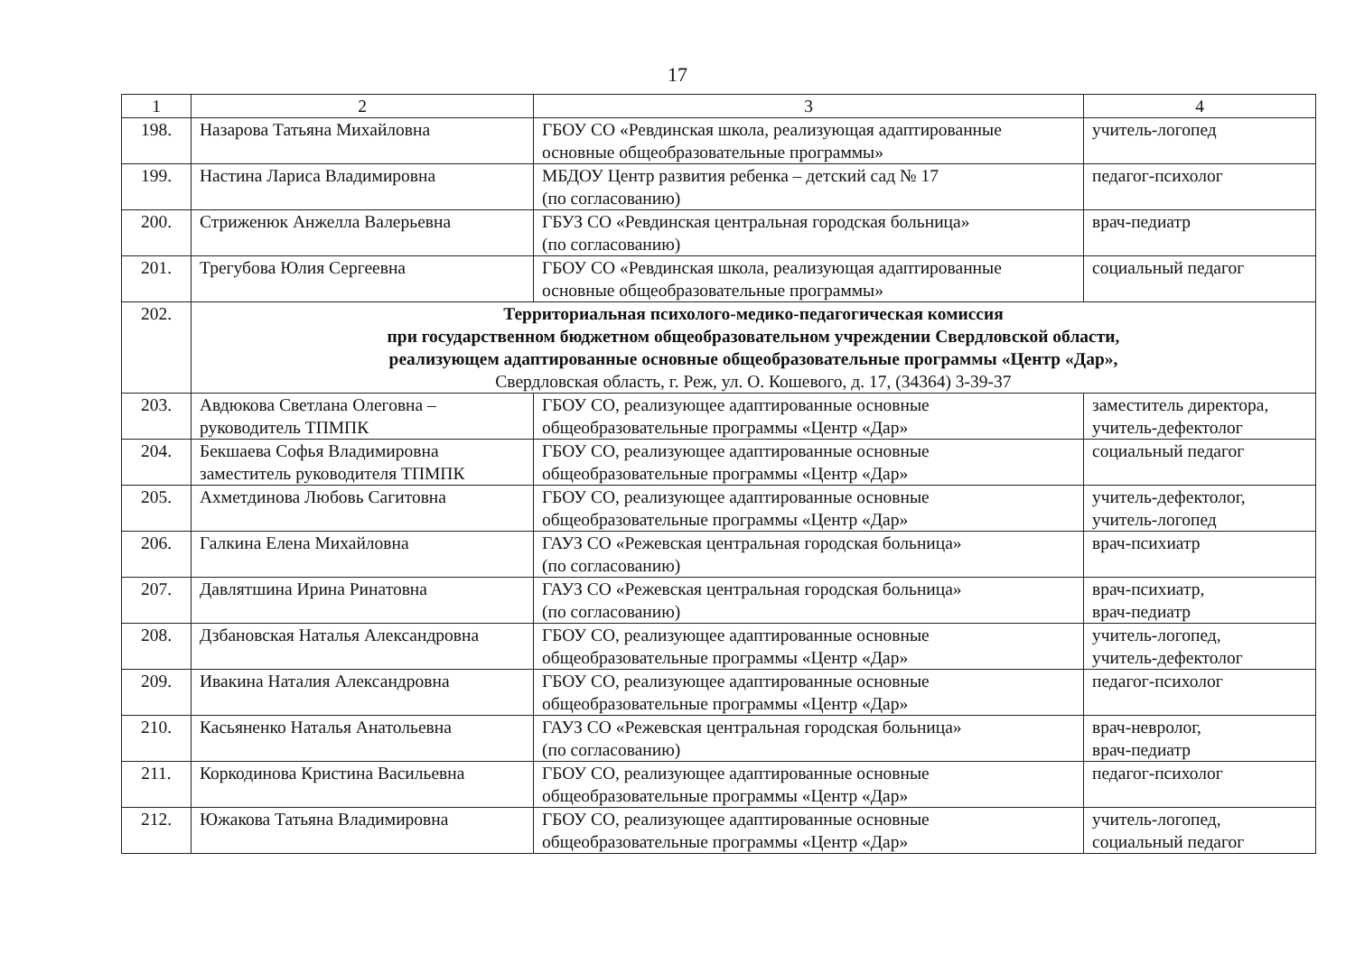17
| 1 | 2 | 3 | 4 |
| --- | --- | --- | --- |
| 198. | Назарова Татьяна Михайловна | ГБОУ СО «Ревдинская школа, реализующая адаптированные основные общеобразовательные программы» | учитель-логопед |
| 199. | Настина Лариса Владимировна | МБДОУ Центр развития ребенка – детский сад № 17 (по согласованию) | педагог-психолог |
| 200. | Стриженюк Анжелла Валерьевна | ГБУЗ СО «Ревдинская центральная городская больница» (по согласованию) | врач-педиатр |
| 201. | Трегубова Юлия Сергеевна | ГБОУ СО «Ревдинская школа, реализующая адаптированные основные общеобразовательные программы» | социальный педагог |
| 202. | Территориальная психолого-медико-педагогическая комиссия при государственном бюджетном общеобразовательном учреждении Свердловской области, реализующем адаптированные основные общеобразовательные программы «Центр «Дар», Свердловская область, г. Реж, ул. О. Кошевого, д. 17, (34364) 3-39-37 | | |
| 203. | Авдюкова Светлана Олеговна – руководитель ТПМПК | ГБОУ СО, реализующее адаптированные основные общеобразовательные программы «Центр «Дар» | заместитель директора, учитель-дефектолог |
| 204. | Бекшаева Софья Владимировна заместитель руководителя ТПМПК | ГБОУ СО, реализующее адаптированные основные общеобразовательные программы «Центр «Дар» | социальный педагог |
| 205. | Ахметдинова Любовь Сагитовна | ГБОУ СО, реализующее адаптированные основные общеобразовательные программы «Центр «Дар» | учитель-дефектолог, учитель-логопед |
| 206. | Галкина Елена Михайловна | ГАУЗ СО «Режевская центральная городская больница» (по согласованию) | врач-психиатр |
| 207. | Давлятшина Ирина Ринатовна | ГАУЗ СО «Режевская центральная городская больница» (по согласованию) | врач-психиатр, врач-педиатр |
| 208. | Дзбановская Наталья Александровна | ГБОУ СО, реализующее адаптированные основные общеобразовательные программы «Центр «Дар» | учитель-логопед, учитель-дефектолог |
| 209. | Ивакина Наталия Александровна | ГБОУ СО, реализующее адаптированные основные общеобразовательные программы «Центр «Дар» | педагог-психолог |
| 210. | Касьяненко Наталья Анатольевна | ГАУЗ СО «Режевская центральная городская больница» (по согласованию) | врач-невролог, врач-педиатр |
| 211. | Коркодинова Кристина Васильевна | ГБОУ СО, реализующее адаптированные основные общеобразовательные программы «Центр «Дар» | педагог-психолог |
| 212. | Южакова Татьяна Владимировна | ГБОУ СО, реализующее адаптированные основные общеобразовательные программы «Центр «Дар» | учитель-логопед, социальный педагог |